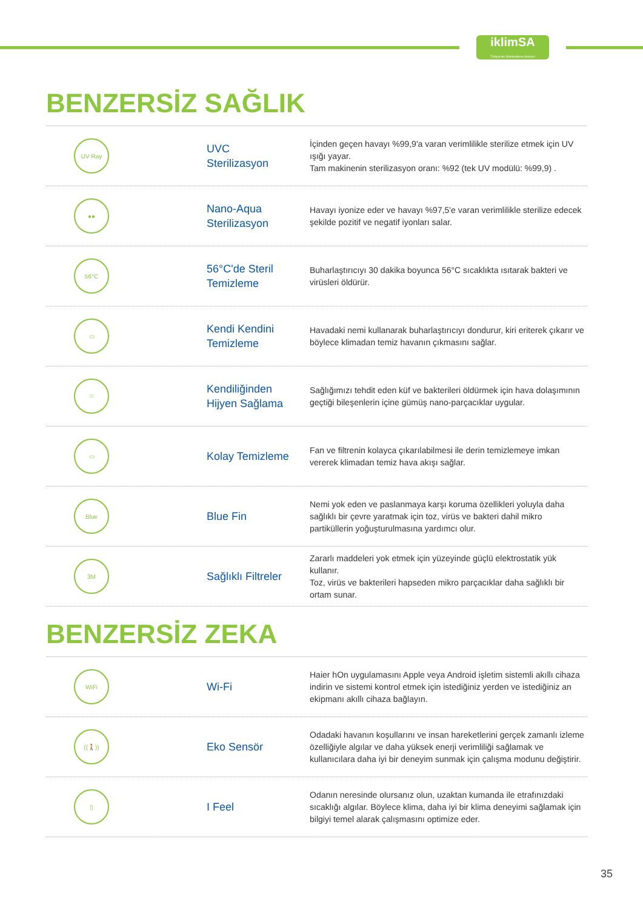iklimSA
Türkiye'nin İklimlendirme Merkezi
BENZERSİZ SAĞLIK
UV Ray
UVC
Sterilizasyon
İçinden geçen havayı %99,9'a varan verimlilikle sterilize etmek için UV ışığı yayar.
Tam makinenin sterilizasyon oranı: %92 (tek UV modülü: %99,9) .
●●
Nano-Aqua
Sterilizasyon
Havayı iyonize eder ve havayı %97,5'e varan verimlilikle sterilize edecek şekilde pozitif ve negatif iyonları salar.
56°C
56°C'de Steril
Temizleme
Buharlaştırıcıyı 30 dakika boyunca 56°C sıcaklıkta ısıtarak bakteri ve virüsleri öldürür.
▭
Kendi Kendini
Temizleme
Havadaki nemi kullanarak buharlaştırıcıyı dondurur, kiri eriterek çıkarır ve böylece klimadan temiz havanın çıkmasını sağlar.
⛉
Kendiliğinden
Hijyen Sağlama
Sağlığımızı tehdit eden küf ve bakterileri öldürmek için hava dolaşımının geçtiği bileşenlerin içine gümüş nano-parçacıklar uygular.
▭
Kolay Temizleme
Fan ve filtrenin kolayca çıkarılabilmesi ile derin temizlemeye imkan vererek klimadan temiz hava akışı sağlar.
Blue
Blue Fin
Nemi yok eden ve paslanmaya karşı koruma özellikleri yoluyla daha sağlıklı bir çevre yaratmak için toz, virüs ve bakteri dahil mikro partiküllerin yoğuşturulmasına yardımcı olur.
3M
Sağlıklı Filtreler
Zararlı maddeleri yok etmek için yüzeyinde güçlü elektrostatik yük kullanır.
Toz, virüs ve bakterileri hapseden mikro parçacıklar daha sağlıklı bir ortam sunar.
BENZERSİZ ZEKA
WiFi
Wi-Fi
Haier hOn uygulamasını Apple veya Android işletim sistemli akıllı cihaza indirin ve sistemi kontrol etmek için istediğiniz yerden ve istediğiniz an ekipmanı akıllı cihaza bağlayın.
((🚶))
Eko Sensör
Odadaki havanın koşullarını ve insan hareketlerini gerçek zamanlı izleme özelliğiyle algılar ve daha yüksek enerji verimliliği sağlamak ve kullanıcılara daha iyi bir deneyim sunmak için çalışma modunu değiştirir.
▯
I Feel
Odanın neresinde olursanız olun, uzaktan kumanda ile etrafınızdaki sıcaklığı algılar. Böylece klima, daha iyi bir klima deneyimi sağlamak için bilgiyi temel alarak çalışmasını optimize eder.
35